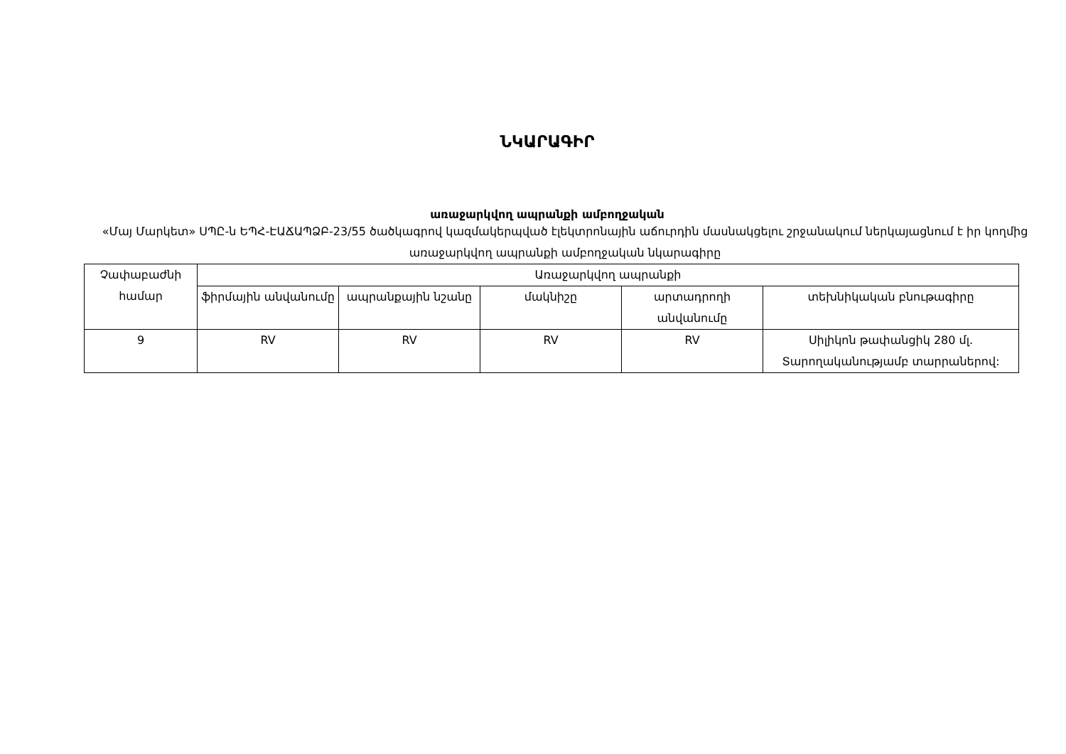ՆԿԱՐԱԳԻՐ
առաջարկվող ապրանքի ամբողջական
«Մայ Մարկետ» ՍՊԸ-ն ԵՊՀ-ԷԱՃԱՊՁԲ-23/55 ծածկագրով կազմակերպված էլեկտրոնային աճուրդին մասնակցելու շրջանակում ներկայացնում է իր կողմից առաջարկվող ապրանքի ամբողջական նկարագիրը
| Չափաբաժնի համար | Առաջարկվող ապրանքի | | | | |
| --- | --- | --- | --- | --- | --- |
| | ֆիրմային անվանումը | ապրանքային նշանը | մակնիշը | արտադրողի անվանումը | տեխնիկական բնութագիրը |
| 9 | RV | RV | RV | RV | Սիլիկոն թափանցիկ 280 մլ. Տարողականությամբ տարրաներով: |